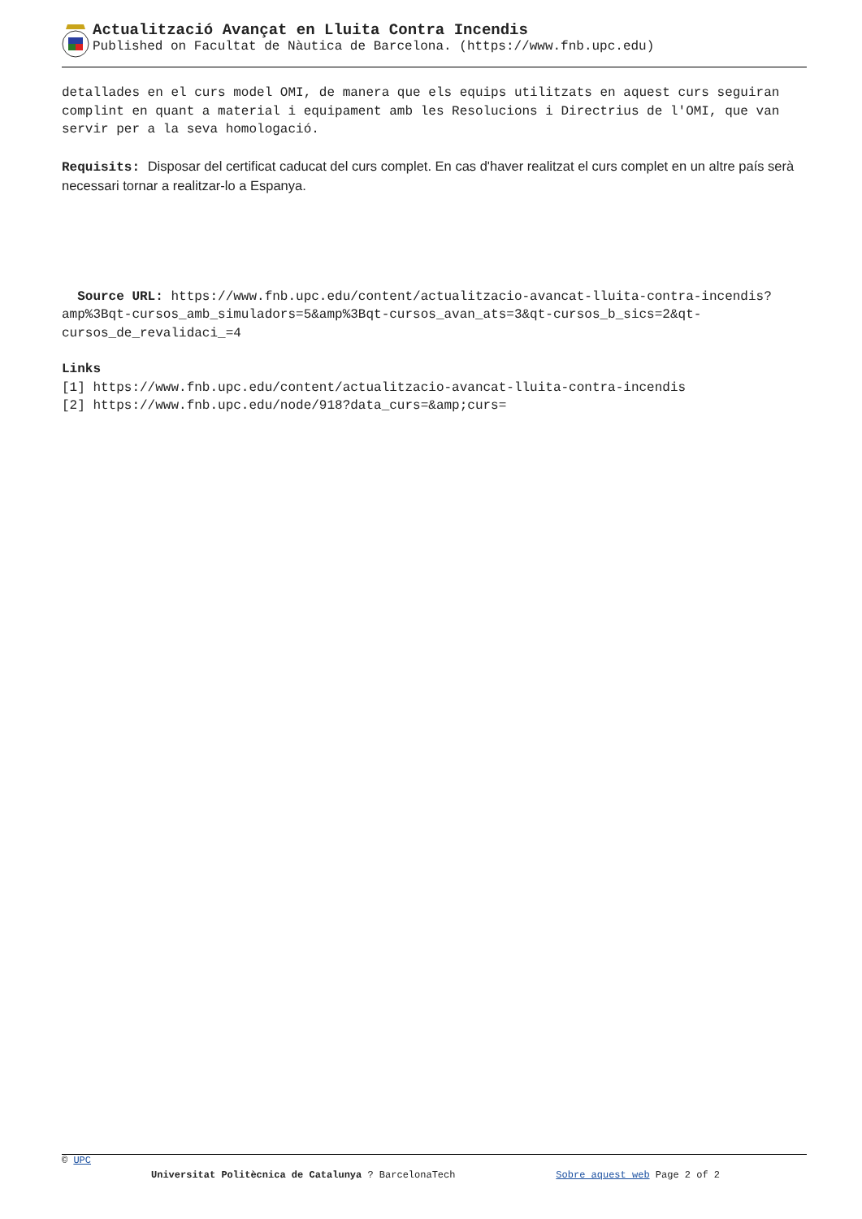Actualització Avançat en Lluita Contra Incendis
Published on Facultat de Nàutica de Barcelona. (https://www.fnb.upc.edu)
detallades en el curs model OMI, de manera que els equips utilitzats en aquest curs seguiran complint en quant a material i equipament amb les Resolucions i Directrius de l'OMI, que van servir per a la seva homologació.
Requisits: Disposar del certificat caducat del curs complet. En cas d'haver realitzat el curs complet en un altre país serà necessari tornar a realitzar-lo a Espanya.
Source URL: https://www.fnb.upc.edu/content/actualitzacio-avancat-lluita-contra-incendis?amp%3Bqt-cursos_amb_simuladors=5&amp%3Bqt-cursos_avan_ats=3&qt-cursos_b_sics=2&qt-cursos_de_revalidaci_=4
Links
[1] https://www.fnb.upc.edu/content/actualitzacio-avancat-lluita-contra-incendis
[2] https://www.fnb.upc.edu/node/918?data_curs=&amp;curs=
© UPC
Universitat Politècnica de Catalunya ? BarcelonaTech Sobre aquest web Page 2 of 2